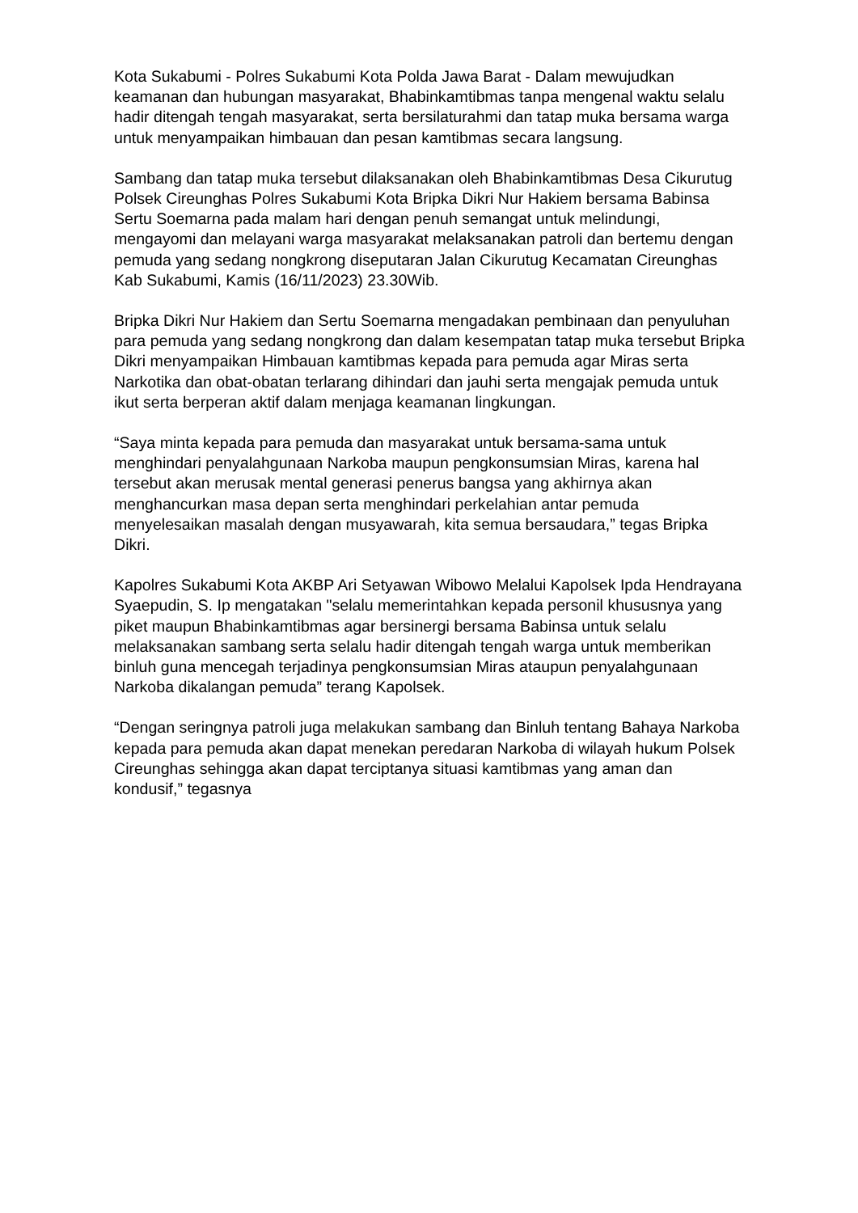Kota Sukabumi - Polres Sukabumi Kota Polda Jawa Barat - Dalam mewujudkan keamanan dan hubungan masyarakat, Bhabinkamtibmas tanpa mengenal waktu selalu hadir ditengah tengah masyarakat, serta bersilaturahmi dan tatap muka bersama warga untuk menyampaikan himbauan dan pesan kamtibmas secara langsung.
Sambang dan tatap muka tersebut dilaksanakan oleh Bhabinkamtibmas Desa Cikurutug Polsek Cireunghas Polres Sukabumi Kota Bripka Dikri Nur Hakiem bersama Babinsa Sertu Soemarna pada malam hari dengan penuh semangat untuk melindungi, mengayomi dan melayani warga masyarakat melaksanakan patroli dan bertemu dengan pemuda yang sedang nongkrong diseputaran Jalan Cikurutug Kecamatan Cireunghas Kab Sukabumi, Kamis (16/11/2023) 23.30Wib.
Bripka Dikri Nur Hakiem dan Sertu Soemarna mengadakan pembinaan dan penyuluhan para pemuda yang sedang nongkrong dan dalam kesempatan tatap muka tersebut Bripka Dikri menyampaikan Himbauan kamtibmas kepada para pemuda agar Miras serta Narkotika dan obat-obatan terlarang dihindari dan jauhi serta mengajak pemuda untuk ikut serta berperan aktif dalam menjaga keamanan lingkungan.
“Saya minta kepada para pemuda dan masyarakat untuk bersama-sama untuk menghindari penyalahgunaan Narkoba maupun pengkonsumsian Miras, karena hal tersebut akan merusak mental generasi penerus bangsa yang akhirnya akan menghancurkan masa depan serta menghindari perkelahian antar pemuda menyelesaikan masalah dengan musyawarah, kita semua bersaudara,” tegas Bripka Dikri.
Kapolres Sukabumi Kota AKBP Ari Setyawan Wibowo Melalui Kapolsek Ipda Hendrayana Syaepudin, S. Ip mengatakan "selalu memerintahkan kepada personil khususnya yang piket maupun Bhabinkamtibmas agar bersinergi bersama Babinsa untuk selalu melaksanakan sambang serta selalu hadir ditengah tengah warga untuk memberikan binluh guna mencegah terjadinya pengkonsumsian Miras ataupun penyalahgunaan Narkoba dikalangan pemuda” terang Kapolsek.
“Dengan seringnya patroli juga melakukan sambang dan Binluh tentang Bahaya Narkoba kepada para pemuda akan dapat menekan peredaran Narkoba di wilayah hukum Polsek Cireunghas sehingga akan dapat terciptanya situasi kamtibmas yang aman dan kondusif,” tegasnya